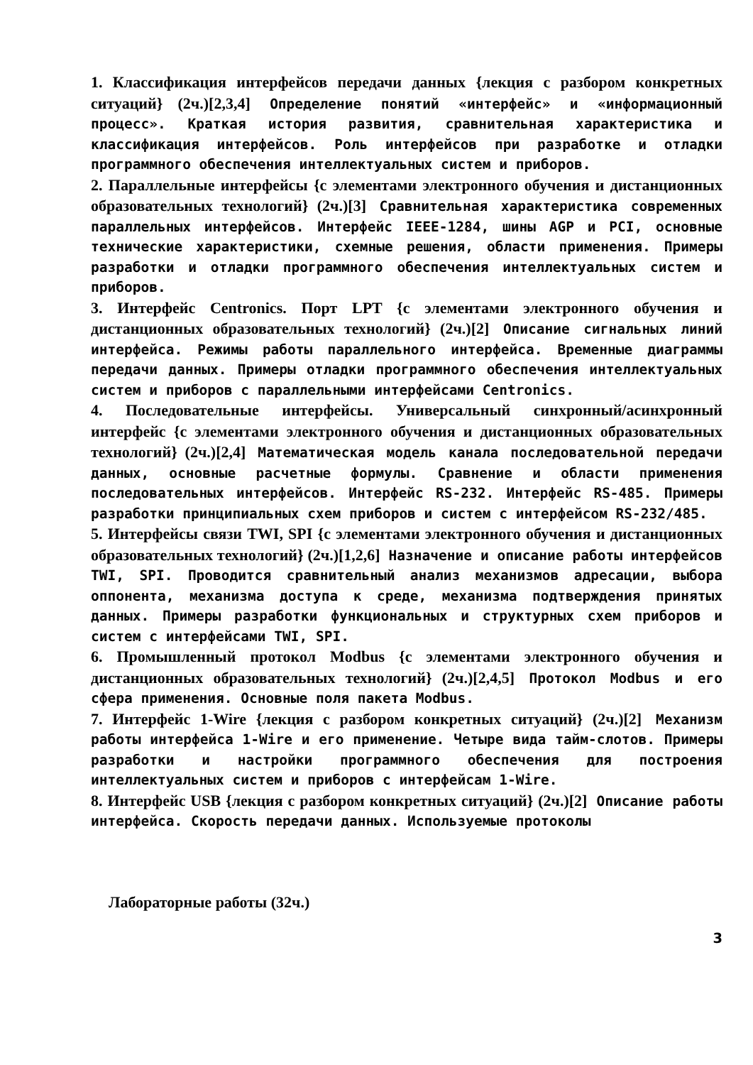1. Классификация интерфейсов передачи данных {лекция с разбором конкретных ситуаций} (2ч.)[2,3,4] Определение понятий «интерфейс» и «информационный процесс». Краткая история развития, сравнительная характеристика и классификация интерфейсов. Роль интерфейсов при разработке и отладки программного обеспечения интеллектуальных систем и приборов.
2. Параллельные интерфейсы {с элементами электронного обучения и дистанционных образовательных технологий} (2ч.)[3] Сравнительная характеристика современных параллельных интерфейсов. Интерфейс IEEE-1284, шины AGP и PCI, основные технические характеристики, схемные решения, области применения. Примеры разработки и отладки программного обеспечения интеллектуальных систем и приборов.
3. Интерфейс Centronics. Порт LPT {с элементами электронного обучения и дистанционных образовательных технологий} (2ч.)[2] Описание сигнальных линий интерфейса. Режимы работы параллельного интерфейса. Временные диаграммы передачи данных. Примеры отладки программного обеспечения интеллектуальных систем и приборов с параллельными интерфейсами Centronics.
4. Последовательные интерфейсы. Универсальный синхронный/асинхронный интерфейс {с элементами электронного обучения и дистанционных образовательных технологий} (2ч.)[2,4] Математическая модель канала последовательной передачи данных, основные расчетные формулы. Сравнение и области применения последовательных интерфейсов. Интерфейс RS-232. Интерфейс RS-485. Примеры разработки принципиальных схем приборов и систем с интерфейсом RS-232/485.
5. Интерфейсы связи TWI, SPI {с элементами электронного обучения и дистанционных образовательных технологий} (2ч.)[1,2,6] Назначение и описание работы интерфейсов TWI, SPI. Проводится сравнительный анализ механизмов адресации, выбора оппонента, механизма доступа к среде, механизма подтверждения принятых данных. Примеры разработки функциональных и структурных схем приборов и систем с интерфейсами TWI, SPI.
6. Промышленный протокол Modbus {с элементами электронного обучения и дистанционных образовательных технологий} (2ч.)[2,4,5] Протокол Modbus и его сфера применения. Основные поля пакета Modbus.
7. Интерфейс 1-Wire {лекция с разбором конкретных ситуаций} (2ч.)[2] Механизм работы интерфейса 1-Wire и его применение. Четыре вида тайм-слотов. Примеры разработки и настройки программного обеспечения для построения интеллектуальных систем и приборов с интерфейсам 1-Wire.
8. Интерфейс USB {лекция с разбором конкретных ситуаций} (2ч.)[2] Описание работы интерфейса. Скорость передачи данных. Используемые протоколы
Лабораторные работы (32ч.)
3